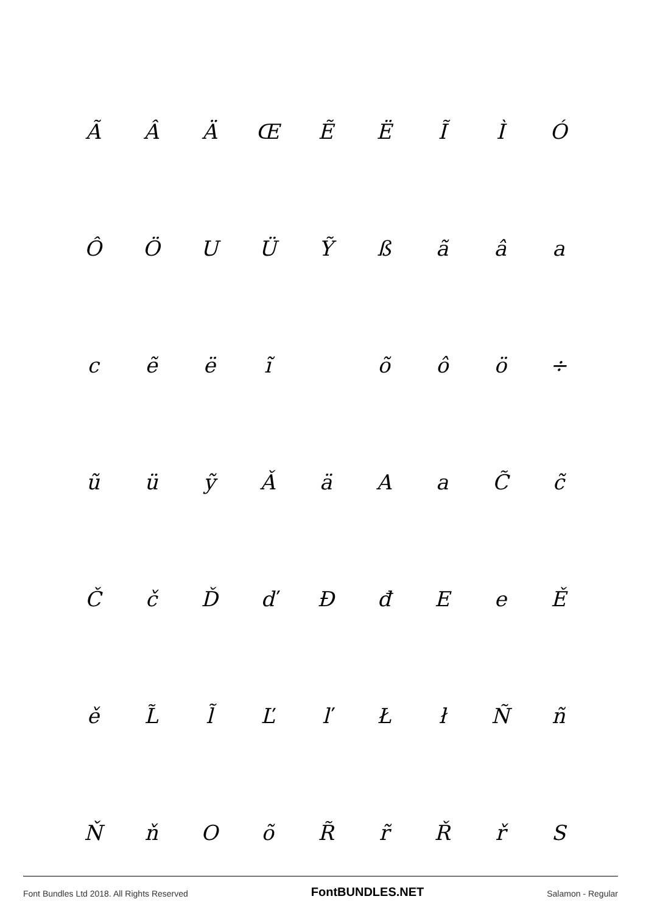Ã Â Ä Œ Ẽ Ë Ĩ Ì Ó
Ô Ö U Ü Ỹ ß ã â a
c ẽ ë ĩ õ ô ö ÷
ũ ü ỹ Ǎ ä A a C̃ c̃
Č č Ď ď Đ đ E e Ě
ě L̃ l̃ Ľ ľ Ł ł Ñ ñ
Ň ň O õ R̃ r̃ Ř ř S
Font Bundles Ltd 2018. All Rights Reserved FontBUNDLES.NET Salamon - Regular